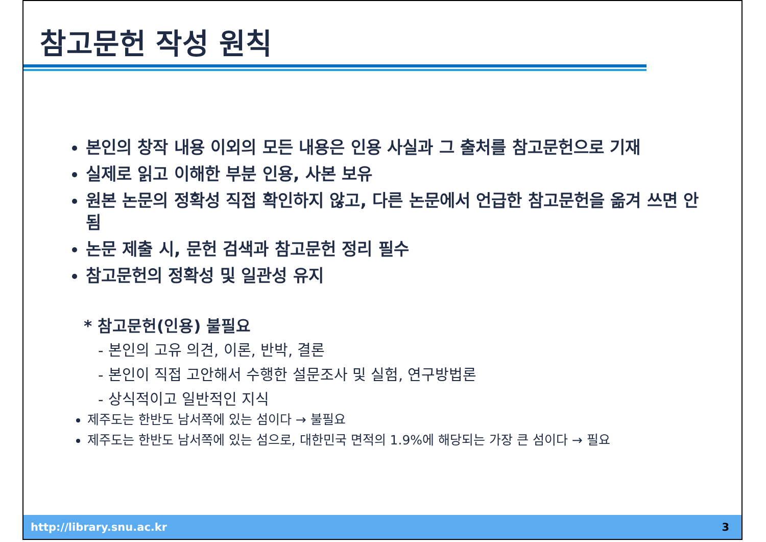참고문헌 작성 원칙
본인의 창작 내용 이외의 모든 내용은 인용 사실과 그 출처를 참고문헌으로 기재
실제로 읽고 이해한 부분 인용, 사본 보유
원본 논문의 정확성 직접 확인하지 않고, 다른 논문에서 언급한 참고문헌을 옮겨 쓰면 안됨
논문 제출 시, 문헌 검색과 참고문헌 정리 필수
참고문헌의 정확성 및 일관성 유지
* 참고문헌(인용) 불필요
- 본인의 고유 의견, 이론, 반박, 결론
- 본인이 직접 고안해서 수행한 설문조사 및 실험, 연구방법론
- 상식적이고 일반적인 지식
제주도는 한반도 남서쪽에 있는 섬이다 → 불필요
제주도는 한반도 남서쪽에 있는 섬으로, 대한민국 면적의 1.9%에 해당되는 가장 큰 섬이다 → 필요
http://library.snu.ac.kr 3